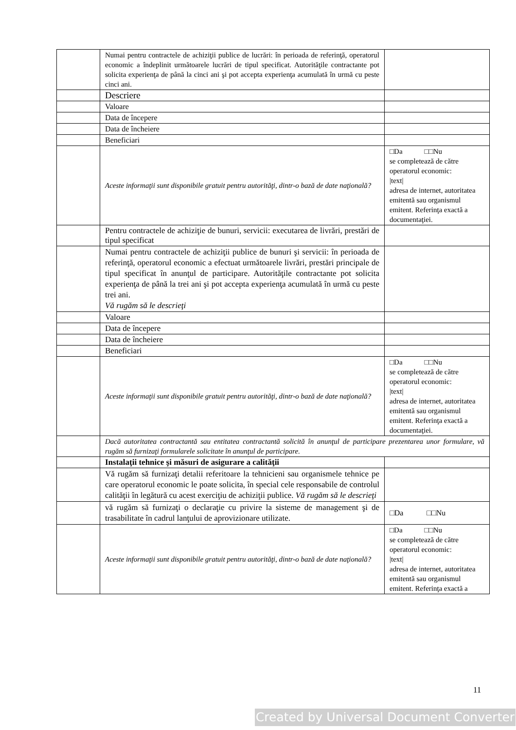| | Numai pentru contractele de achiziţii publice de lucrări: în perioada de referinţă, operatorul economic a îndeplinit următoarele lucrări de tipul specificat. Autorităţile contractante pot solicita experienţa de până la cinci ani şi pot accepta experienţa acumulată în urmă cu peste cinci ani. | |
| | Descriere | |
| | Valoare | |
| | Data de începere | |
| | Data de încheiere | |
| | Beneficiari | |
| | Aceste informaţii sunt disponibile gratuit pentru autorităţi, dintr-o bază de date naţională? | □Da □□Nu se completează de către operatorul economic: /text/ adresa de internet, autoritatea emitentă sau organismul emitent. Referinţa exactă a documentaţiei. |
| | Pentru contractele de achiziţie de bunuri, servicii: executarea de livrări, prestări de tipul specificat | |
| | Numai pentru contractele de achiziţii publice de bunuri şi servicii: în perioada de referinţă, operatorul economic a efectuat următoarele livrări, prestări principale de tipul specificat în anunţul de participare. Autorităţile contractante pot solicita experienţa de până la trei ani şi pot accepta experienţa acumulată în urmă cu peste trei ani. Vă rugăm să le descrieţi | |
| | Valoare | |
| | Data de începere | |
| | Data de încheiere | |
| | Beneficiari | |
| | Aceste informaţii sunt disponibile gratuit pentru autorităţi, dintr-o bază de date naţională? | □Da □□Nu se completează de către operatorul economic: /text/ adresa de internet, autoritatea emitentă sau organismul emitent. Referinţa exactă a documentaţiei. |
| | Dacă autoritatea contractantă sau entitatea contractantă solicită în anunţul de participare prezentarea unor formulare, vă rugăm să furnizaţi formularele solicitate în anunţul de participare. | |
| | Instalaţii tehnice şi măsuri de asigurare a calităţii | |
| | Vă rugăm să furnizaţi detalii referitoare la tehnicieni sau organismele tehnice pe care operatorul economic le poate solicita, în special cele responsabile de controlul calităţii în legătură cu acest exerciţiu de achiziţii publice. Vă rugăm să le descrieţi | |
| | vă rugăm să furnizaţi o declaraţie cu privire la sisteme de management şi de trasabilitate în cadrul lanţului de aprovizionare utilizate. | □Da □□Nu |
| | Aceste informaţii sunt disponibile gratuit pentru autorităţi, dintr-o bază de date naţională? | □Da □□Nu se completează de către operatorul economic: /text/ adresa de internet, autoritatea emitentă sau organismul emitent. Referinţa exactă a |
11
Created by Universal Document Converter